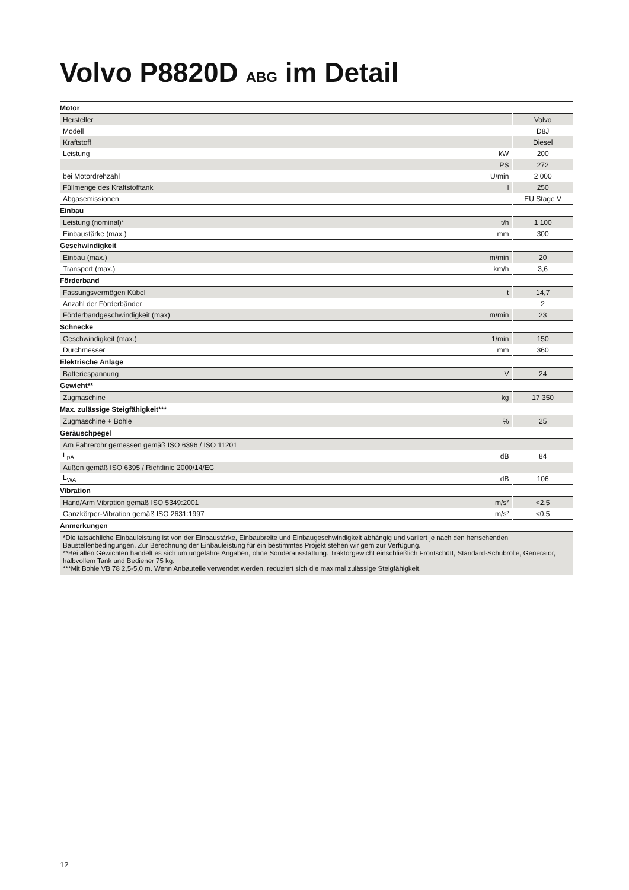Volvo P8820D ABG im Detail
| Motor | | |
| Hersteller | | Volvo |
| Modell | | D8J |
| Kraftstoff | | Diesel |
| Leistung | kW | 200 |
| | PS | 272 |
| bei Motordrehzahl | U/min | 2 000 |
| Füllmenge des Kraftstofftank | l | 250 |
| Abgasemissionen | | EU Stage V |
| Einbau | | |
| Leistung (nominal)* | t/h | 1 100 |
| Einbaustärke (max.) | mm | 300 |
| Geschwindigkeit | | |
| Einbau (max.) | m/min | 20 |
| Transport (max.) | km/h | 3,6 |
| Förderband | | |
| Fassungsvermögen Kübel | t | 14,7 |
| Anzahl der Förderbänder | | 2 |
| Förderbandgeschwindigkeit (max) | m/min | 23 |
| Schnecke | | |
| Geschwindigkeit (max.) | 1/min | 150 |
| Durchmesser | mm | 360 |
| Elektrische Anlage | | |
| Batteriespannung | V | 24 |
| Gewicht** | | |
| Zugmaschine | kg | 17 350 |
| Max. zulässige Steigfähigkeit*** | | |
| Zugmaschine + Bohle | % | 25 |
| Geräuschpegel | | |
| Am Fahrerohr gemessen gemäß ISO 6396 / ISO 11201 | | |
| L<sub>pA</sub> | dB | 84 |
| Außen gemäß ISO 6395 / Richtlinie 2000/14/EC | | |
| L<sub>WA</sub> | dB | 106 |
| Vibration | | |
| Hand/Arm Vibration gemäß ISO 5349:2001 | m/s² | <2.5 |
| Ganzkörper-Vibration gemäß ISO 2631:1997 | m/s² | <0.5 |
| Anmerkungen | | |
| *Die tatsächliche Einbauleistung ist von der Einbaustärke, Einbaubreite und Einbaugeschwindigkeit abhängig und variiert je nach den herrschenden Baustellenbedingungen. Zur Berechnung der Einbauleistung für ein bestimmtes Projekt stehen wir gern zur Verfügung. **Bei allen Gewichten handelt es sich um ungefähre Angaben, ohne Sonderausstattung. Traktorgewicht einschließlich Frontschütt, Standard-Schubrolle, Generator, halbvollem Tank und Bediener 75 kg. ***Mit Bohle VB 78 2,5-5,0 m. Wenn Anbauteile verwendet werden, reduziert sich die maximal zulässige Steigfähigkeit. | | |
12